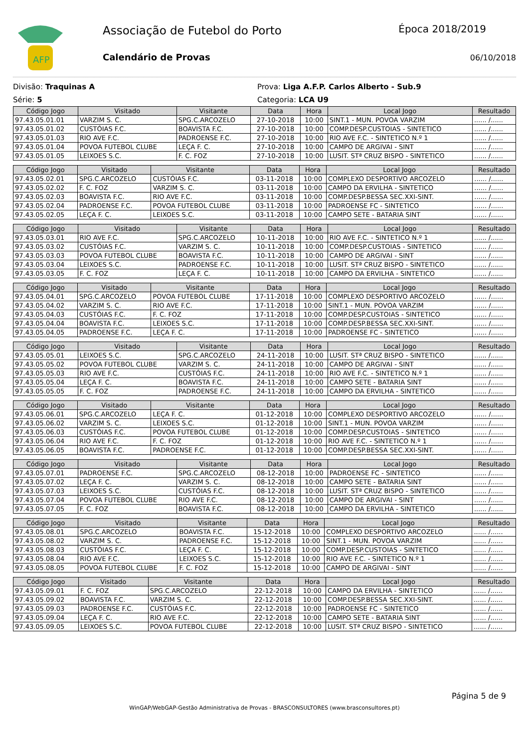AFP
Associação de Futebol do Porto
Calendário de Provas
Época 2018/2019
06/10/2018
Divisão: Traquinas A
Série: 5
Prova: Liga A.F.P. Carlos Alberto - Sub.9
Categoria: LCA U9
| Código Jogo | Visitado | Visitante | Data | Hora | Local Jogo | Resultado |
| --- | --- | --- | --- | --- | --- | --- |
| 97.43.05.01.01 | VARZIM S. C. | SPG.C.ARCOZELO | 27-10-2018 | 10:00 | SINT.1 - MUN. POVOA VARZIM | ...... /...... |
| 97.43.05.01.02 | CUSTÓIAS F.C. | BOAVISTA F.C. | 27-10-2018 | 10:00 | COMP.DESP.CUSTOIAS - SINTETICO | ...... /...... |
| 97.43.05.01.03 | RIO AVE F.C. | PADROENSE F.C. | 27-10-2018 | 10:00 | RIO AVE F.C. - SINTETICO N.º 1 | ...... /...... |
| 97.43.05.01.04 | POVOA FUTEBOL CLUBE | LEÇA F. C. | 27-10-2018 | 10:00 | CAMPO DE ARGIVAI - SINT | ...... /...... |
| 97.43.05.01.05 | LEIXOES S.C. | F. C. FOZ | 27-10-2018 | 10:00 | LUSIT. STª CRUZ BISPO - SINTETICO | ...... /...... |
| Código Jogo | Visitado | Visitante | Data | Hora | Local Jogo | Resultado |
| --- | --- | --- | --- | --- | --- | --- |
| 97.43.05.02.01 | SPG.C.ARCOZELO | CUSTÓIAS F.C. | 03-11-2018 | 10:00 | COMPLEXO DESPORTIVO ARCOZELO | ...... /...... |
| 97.43.05.02.02 | F. C. FOZ | VARZIM S. C. | 03-11-2018 | 10:00 | CAMPO DA ERVILHA - SINTETICO | ...... /...... |
| 97.43.05.02.03 | BOAVISTA F.C. | RIO AVE F.C. | 03-11-2018 | 10:00 | COMP.DESP.BESSA SEC.XXI-SINT. | ...... /...... |
| 97.43.05.02.04 | PADROENSE F.C. | POVOA FUTEBOL CLUBE | 03-11-2018 | 10:00 | PADROENSE FC - SINTETICO | ...... /...... |
| 97.43.05.02.05 | LEÇA F. C. | LEIXOES S.C. | 03-11-2018 | 10:00 | CAMPO SETE - BATARIA SINT | ...... /...... |
| Código Jogo | Visitado | Visitante | Data | Hora | Local Jogo | Resultado |
| --- | --- | --- | --- | --- | --- | --- |
| 97.43.05.03.01 | RIO AVE F.C. | SPG.C.ARCOZELO | 10-11-2018 | 10:00 | RIO AVE F.C. - SINTETICO N.º 1 | ...... /...... |
| 97.43.05.03.02 | CUSTÓIAS F.C. | VARZIM S. C. | 10-11-2018 | 10:00 | COMP.DESP.CUSTOIAS - SINTETICO | ...... /...... |
| 97.43.05.03.03 | POVOA FUTEBOL CLUBE | BOAVISTA F.C. | 10-11-2018 | 10:00 | CAMPO DE ARGIVAI - SINT | ...... /...... |
| 97.43.05.03.04 | LEIXOES S.C. | PADROENSE F.C. | 10-11-2018 | 10:00 | LUSIT. STª CRUZ BISPO - SINTETICO | ...... /...... |
| 97.43.05.03.05 | F. C. FOZ | LEÇA F. C. | 10-11-2018 | 10:00 | CAMPO DA ERVILHA - SINTETICO | ...... /...... |
| Código Jogo | Visitado | Visitante | Data | Hora | Local Jogo | Resultado |
| --- | --- | --- | --- | --- | --- | --- |
| 97.43.05.04.01 | SPG.C.ARCOZELO | POVOA FUTEBOL CLUBE | 17-11-2018 | 10:00 | COMPLEXO DESPORTIVO ARCOZELO | ...... /...... |
| 97.43.05.04.02 | VARZIM S. C. | RIO AVE F.C. | 17-11-2018 | 10:00 | SINT.1 - MUN. POVOA VARZIM | ...... /...... |
| 97.43.05.04.03 | CUSTÓIAS F.C. | F. C. FOZ | 17-11-2018 | 10:00 | COMP.DESP.CUSTOIAS - SINTETICO | ...... /...... |
| 97.43.05.04.04 | BOAVISTA F.C. | LEIXOES S.C. | 17-11-2018 | 10:00 | COMP.DESP.BESSA SEC.XXI-SINT. | ...... /...... |
| 97.43.05.04.05 | PADROENSE F.C. | LEÇA F. C. | 17-11-2018 | 10:00 | PADROENSE FC - SINTETICO | ...... /...... |
| Código Jogo | Visitado | Visitante | Data | Hora | Local Jogo | Resultado |
| --- | --- | --- | --- | --- | --- | --- |
| 97.43.05.05.01 | LEIXOES S.C. | SPG.C.ARCOZELO | 24-11-2018 | 10:00 | LUSIT. STª CRUZ BISPO - SINTETICO | ...... /...... |
| 97.43.05.05.02 | POVOA FUTEBOL CLUBE | VARZIM S. C. | 24-11-2018 | 10:00 | CAMPO DE ARGIVAI - SINT | ...... /...... |
| 97.43.05.05.03 | RIO AVE F.C. | CUSTÓIAS F.C. | 24-11-2018 | 10:00 | RIO AVE F.C. - SINTETICO N.º 1 | ...... /...... |
| 97.43.05.05.04 | LEÇA F. C. | BOAVISTA F.C. | 24-11-2018 | 10:00 | CAMPO SETE - BATARIA SINT | ...... /...... |
| 97.43.05.05.05 | F. C. FOZ | PADROENSE F.C. | 24-11-2018 | 10:00 | CAMPO DA ERVILHA - SINTETICO | ...... /...... |
| Código Jogo | Visitado | Visitante | Data | Hora | Local Jogo | Resultado |
| --- | --- | --- | --- | --- | --- | --- |
| 97.43.05.06.01 | SPG.C.ARCOZELO | LEÇA F. C. | 01-12-2018 | 10:00 | COMPLEXO DESPORTIVO ARCOZELO | ...... /...... |
| 97.43.05.06.02 | VARZIM S. C. | LEIXOES S.C. | 01-12-2018 | 10:00 | SINT.1 - MUN. POVOA VARZIM | ...... /...... |
| 97.43.05.06.03 | CUSTÓIAS F.C. | POVOA FUTEBOL CLUBE | 01-12-2018 | 10:00 | COMP.DESP.CUSTOIAS - SINTETICO | ...... /...... |
| 97.43.05.06.04 | RIO AVE F.C. | F. C. FOZ | 01-12-2018 | 10:00 | RIO AVE F.C. - SINTETICO N.º 1 | ...... /...... |
| 97.43.05.06.05 | BOAVISTA F.C. | PADROENSE F.C. | 01-12-2018 | 10:00 | COMP.DESP.BESSA SEC.XXI-SINT. | ...... /...... |
| Código Jogo | Visitado | Visitante | Data | Hora | Local Jogo | Resultado |
| --- | --- | --- | --- | --- | --- | --- |
| 97.43.05.07.01 | PADROENSE F.C. | SPG.C.ARCOZELO | 08-12-2018 | 10:00 | PADROENSE FC - SINTETICO | ...... /...... |
| 97.43.05.07.02 | LEÇA F. C. | VARZIM S. C. | 08-12-2018 | 10:00 | CAMPO SETE - BATARIA SINT | ...... /...... |
| 97.43.05.07.03 | LEIXOES S.C. | CUSTÓIAS F.C. | 08-12-2018 | 10:00 | LUSIT. STª CRUZ BISPO - SINTETICO | ...... /...... |
| 97.43.05.07.04 | POVOA FUTEBOL CLUBE | RIO AVE F.C. | 08-12-2018 | 10:00 | CAMPO DE ARGIVAI - SINT | ...... /...... |
| 97.43.05.07.05 | F. C. FOZ | BOAVISTA F.C. | 08-12-2018 | 10:00 | CAMPO DA ERVILHA - SINTETICO | ...... /...... |
| Código Jogo | Visitado | Visitante | Data | Hora | Local Jogo | Resultado |
| --- | --- | --- | --- | --- | --- | --- |
| 97.43.05.08.01 | SPG.C.ARCOZELO | BOAVISTA F.C. | 15-12-2018 | 10:00 | COMPLEXO DESPORTIVO ARCOZELO | ...... /...... |
| 97.43.05.08.02 | VARZIM S. C. | PADROENSE F.C. | 15-12-2018 | 10:00 | SINT.1 - MUN. POVOA VARZIM | ...... /...... |
| 97.43.05.08.03 | CUSTÓIAS F.C. | LEÇA F. C. | 15-12-2018 | 10:00 | COMP.DESP.CUSTOIAS - SINTETICO | ...... /...... |
| 97.43.05.08.04 | RIO AVE F.C. | LEIXOES S.C. | 15-12-2018 | 10:00 | RIO AVE F.C. - SINTETICO N.º 1 | ...... /...... |
| 97.43.05.08.05 | POVOA FUTEBOL CLUBE | F. C. FOZ | 15-12-2018 | 10:00 | CAMPO DE ARGIVAI - SINT | ...... /...... |
| Código Jogo | Visitado | Visitante | Data | Hora | Local Jogo | Resultado |
| --- | --- | --- | --- | --- | --- | --- |
| 97.43.05.09.01 | F. C. FOZ | SPG.C.ARCOZELO | 22-12-2018 | 10:00 | CAMPO DA ERVILHA - SINTETICO | ...... /...... |
| 97.43.05.09.02 | BOAVISTA F.C. | VARZIM S. C. | 22-12-2018 | 10:00 | COMP.DESP.BESSA SEC.XXI-SINT. | ...... /...... |
| 97.43.05.09.03 | PADROENSE F.C. | CUSTÓIAS F.C. | 22-12-2018 | 10:00 | PADROENSE FC - SINTETICO | ...... /...... |
| 97.43.05.09.04 | LEÇA F. C. | RIO AVE F.C. | 22-12-2018 | 10:00 | CAMPO SETE - BATARIA SINT | ...... /...... |
| 97.43.05.09.05 | LEIXOES S.C. | POVOA FUTEBOL CLUBE | 22-12-2018 | 10:00 | LUSIT. STª CRUZ BISPO - SINTETICO | ...... /...... |
Página 5 de 9
WinGAP/WebGAP-Gestão Administrativa de Provas - BRASCONSULTORES (www.brasconsultores.pt)